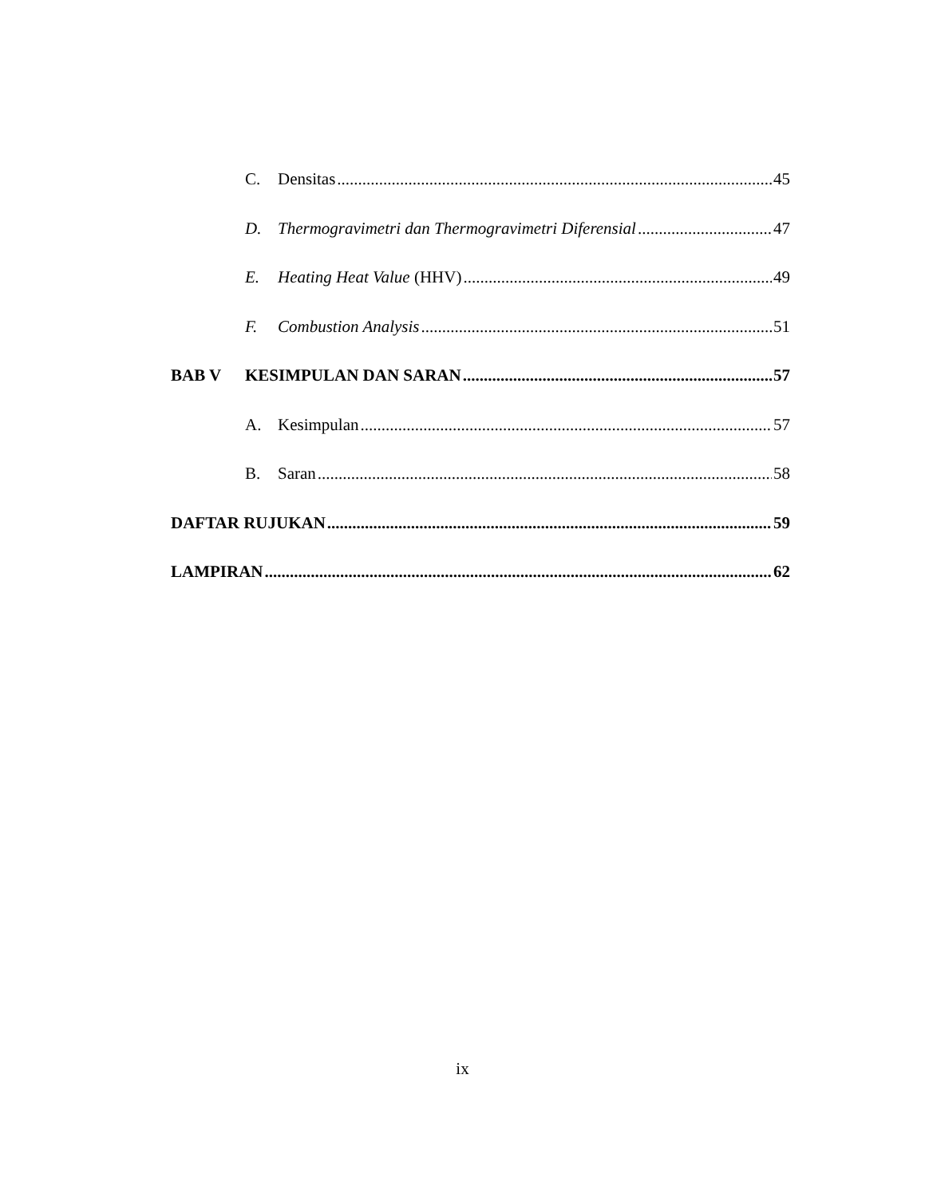C. Densitas 45
D. Thermogravimetri dan Thermogravimetri Diferensial 47
E. Heating Heat Value (HHV) 49
F. Combustion Analysis 51
BAB V KESIMPULAN DAN SARAN 57
A. Kesimpulan 57
B. Saran 58
DAFTAR RUJUKAN 59
LAMPIRAN 62
ix